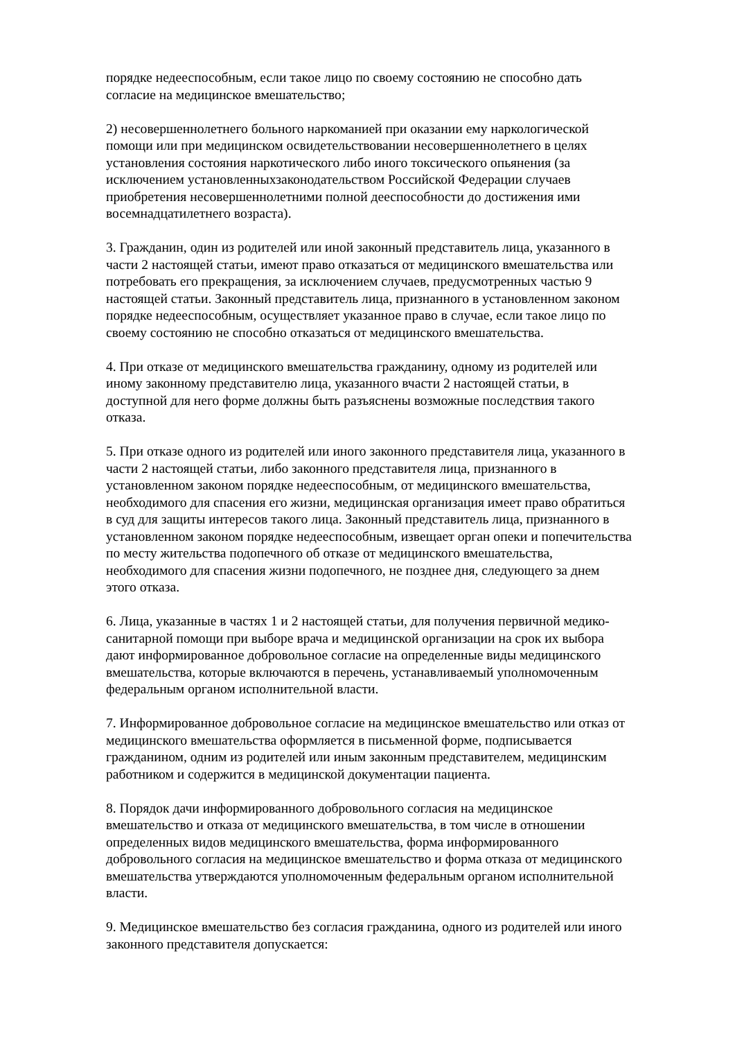порядке недееспособным, если такое лицо по своему состоянию не способно дать
согласие на медицинское вмешательство;
2) несовершеннолетнего больного наркоманией при оказании ему наркологической
помощи или при медицинском освидетельствовании несовершеннолетнего в целях
установления состояния наркотического либо иного токсического опьянения (за
исключением установленныхзаконодательством Российской Федерации случаев
приобретения несовершеннолетними полной дееспособности до достижения ими
восемнадцатилетнего возраста).
3. Гражданин, один из родителей или иной законный представитель лица, указанного в
части 2 настоящей статьи, имеют право отказаться от медицинского вмешательства или
потребовать его прекращения, за исключением случаев, предусмотренных частью 9
настоящей статьи. Законный представитель лица, признанного в установленном законом
порядке недееспособным, осуществляет указанное право в случае, если такое лицо по
своему состоянию не способно отказаться от медицинского вмешательства.
4. При отказе от медицинского вмешательства гражданину, одному из родителей или
иному законному представителю лица, указанного вчасти 2 настоящей статьи, в
доступной для него форме должны быть разъяснены возможные последствия такого
отказа.
5. При отказе одного из родителей или иного законного представителя лица, указанного в
части 2 настоящей статьи, либо законного представителя лица, признанного в
установленном законом порядке недееспособным, от медицинского вмешательства,
необходимого для спасения его жизни, медицинская организация имеет право обратиться
в суд для защиты интересов такого лица. Законный представитель лица, признанного в
установленном законом порядке недееспособным, извещает орган опеки и попечительства
по месту жительства подопечного об отказе от медицинского вмешательства,
необходимого для спасения жизни подопечного, не позднее дня, следующего за днем
этого отказа.
6. Лица, указанные в частях 1 и 2 настоящей статьи, для получения первичной медико-
санитарной помощи при выборе врача и медицинской организации на срок их выбора
дают информированное добровольное согласие на определенные виды медицинского
вмешательства, которые включаются в перечень, устанавливаемый уполномоченным
федеральным органом исполнительной власти.
7. Информированное добровольное согласие на медицинское вмешательство или отказ от
медицинского вмешательства оформляется в письменной форме, подписывается
гражданином, одним из родителей или иным законным представителем, медицинским
работником и содержится в медицинской документации пациента.
8. Порядок дачи информированного добровольного согласия на медицинское
вмешательство и отказа от медицинского вмешательства, в том числе в отношении
определенных видов медицинского вмешательства, форма информированного
добровольного согласия на медицинское вмешательство и форма отказа от медицинского
вмешательства утверждаются уполномоченным федеральным органом исполнительной
власти.
9. Медицинское вмешательство без согласия гражданина, одного из родителей или иного
законного представителя допускается: